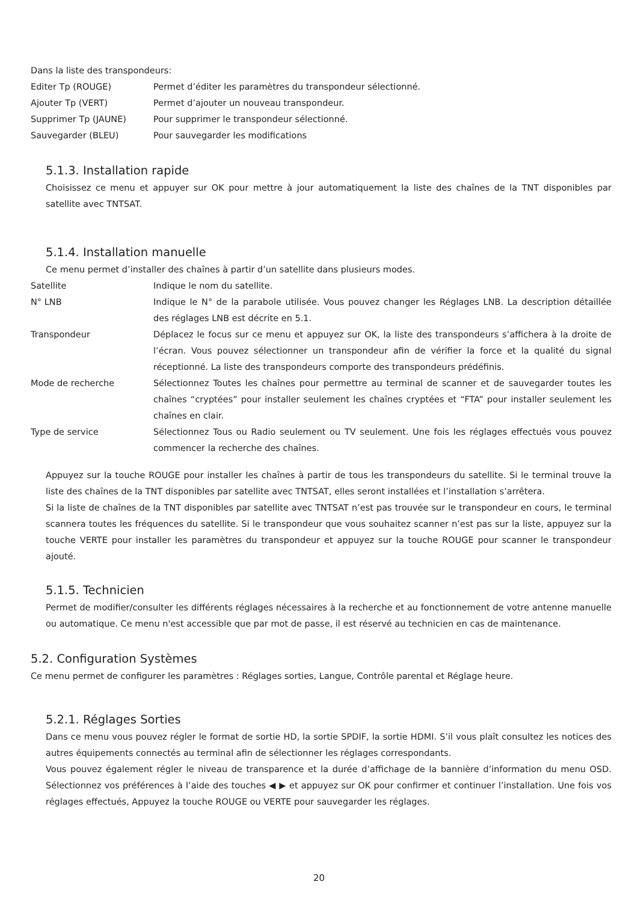Dans la liste des transpondeurs:
Editer Tp (ROUGE) Permet d’éditer les paramètres du transpondeur sélectionné.
Ajouter Tp (VERT) Permet d’ajouter un nouveau transpondeur.
Supprimer Tp (JAUNE) Pour supprimer le transpondeur sélectionné.
Sauvegarder (BLEU) Pour sauvegarder les modifications
5.1.3. Installation rapide
Choisissez ce menu et appuyer sur OK pour mettre à jour automatiquement la liste des chaînes de la TNT disponibles par satellite avec TNTSAT.
5.1.4. Installation manuelle
Ce menu permet d’installer des chaînes à partir d’un satellite dans plusieurs modes.
Satellite Indique le nom du satellite.
N° LNB Indique le N° de la parabole utilisée. Vous pouvez changer les Réglages LNB. La description détaillée des réglages LNB est décrite en 5.1.
Transpondeur Déplacez le focus sur ce menu et appuyez sur OK, la liste des transpondeurs s’affichera à la droite de l’écran. Vous pouvez sélectionner un transpondeur afin de vérifier la force et la qualité du signal réceptionné. La liste des transpondeurs comporte des transpondeurs prédéfinis.
Mode de recherche Sélectionnez Toutes les chaînes pour permettre au terminal de scanner et de sauvegarder toutes les chaînes “cryptées” pour installer seulement les chaînes cryptées et “FTA” pour installer seulement les chaînes en clair.
Type de service Sélectionnez Tous ou Radio seulement ou TV seulement. Une fois les réglages effectués vous pouvez commencer la recherche des chaînes.
Appuyez sur la touche ROUGE pour installer les chaînes à partir de tous les transpondeurs du satellite. Si le terminal trouve la liste des chaînes de la TNT disponibles par satellite avec TNTSAT, elles seront installées et l’installation s’arrêtera.
Si la liste de chaînes de la TNT disponibles par satellite avec TNTSAT n’est pas trouvée sur le transpondeur en cours, le terminal scannera toutes les fréquences du satellite. Si le transpondeur que vous souhaitez scanner n’est pas sur la liste, appuyez sur la touche VERTE pour installer les paramètres du transpondeur et appuyez sur la touche ROUGE pour scanner le transpondeur ajouté.
5.1.5. Technicien
Permet de modifier/consulter les différents réglages nécessaires à la recherche et au fonctionnement de votre antenne manuelle ou automatique. Ce menu n'est accessible que par mot de passe, il est réservé au technicien en cas de maintenance.
5.2. Configuration Systèmes
Ce menu permet de configurer les paramètres : Réglages sorties, Langue, Contrôle parental et Réglage heure.
5.2.1. Réglages Sorties
Dans ce menu vous pouvez régler le format de sortie HD, la sortie SPDIF, la sortie HDMI. S’il vous plaît consultez les notices des autres équipements connectés au terminal afin de sélectionner les réglages correspondants.
Vous pouvez également régler le niveau de transparence et la durée d’affichage de la bannière d’information du menu OSD. Sélectionnez vos préférences à l’aide des touches ◀ ▶ et appuyez sur OK pour confirmer et continuer l’installation. Une fois vos réglages effectués, Appuyez la touche ROUGE ou VERTE pour sauvegarder les réglages.
20